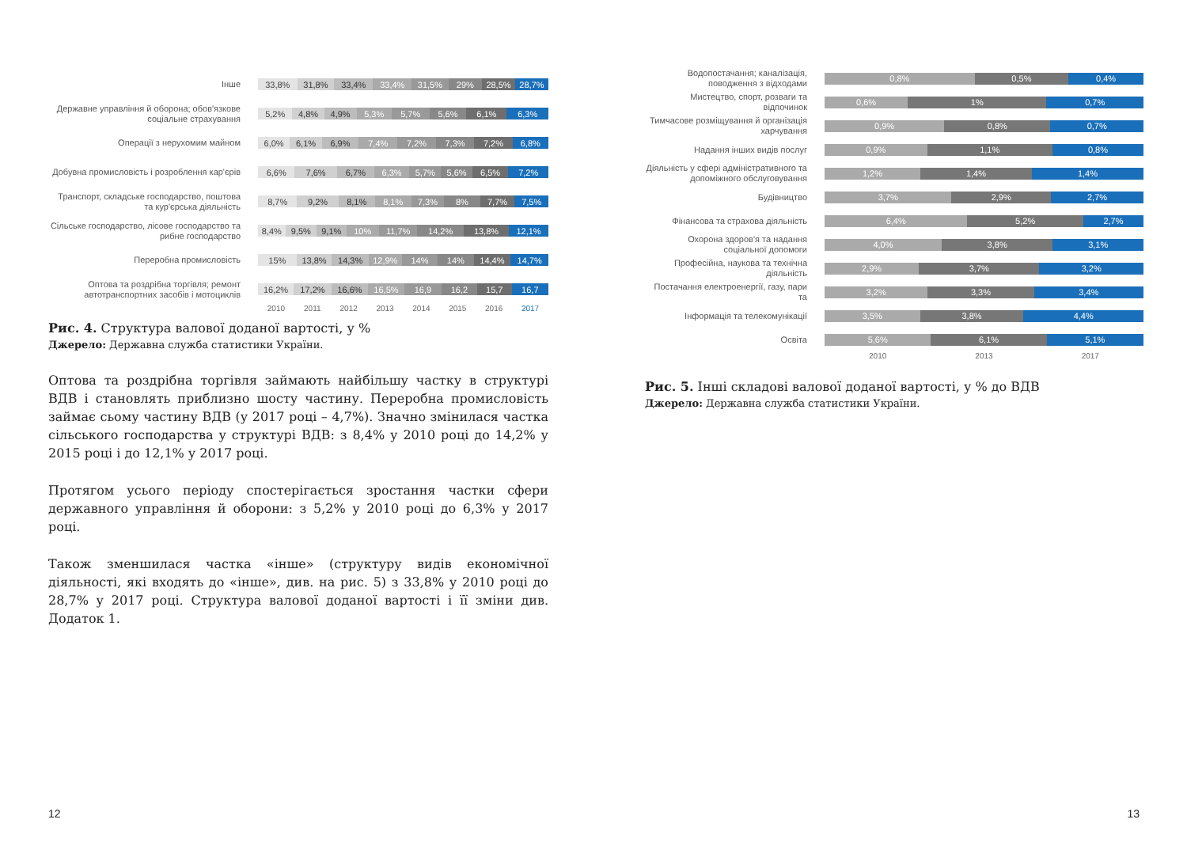Інше
33,8% 31,8% 33,4% 33,4% 31,5% 29% 28,5% 28,7%
Державне управління й оборона; обов'язкове соціальне страхування
5,2% 4,8% 4,9% 5,3% 5,7% 5,6% 6,1% 6,3%
Операції з нерухомим майном
6,0% 6,1% 6,9% 7,4% 7,2% 7,3% 7,2% 6,8%
Добувна промисловість і розроблення кар'єрів
6,6% 7,6% 6,7% 6,3% 5,7% 5,6% 6,5% 7,2%
Транспорт, складське господарство, поштова та кур'єрська діяльність
8,7% 9,2% 8,1% 8,1% 7,3% 8% 7,7% 7,5%
Сільське господарство, лісове господарство та рибне господарство
8,4% 9,5% 9,1% 10% 11,7% 14,2% 13,8% 12,1%
Переробна промисловість
15% 13,8% 14,3% 12,9% 14% 14% 14,4% 14,7%
Оптова та роздрібна торгівля; ремонт автотранспортних засобів і мотоциклів
16,2% 17,2% 16,6% 16,5% 16,9 16,2 15,7 16,7
2010 2011 2012 2013 2014 2015 2016 2017
Рис. 4. Структура валової доданої вартості, у %
Джерело: Державна служба статистики України.
Оптова та роздрібна торгівля займають найбільшу частку в структурі ВДВ і становлять приблизно шосту частину. Переробна промисловість займає сьому частину ВДВ (у 2017 році – 4,7%). Значно змінилася частка сільського господарства у структурі ВДВ: з 8,4% у 2010 році до 14,2% у 2015 році і до 12,1% у 2017 році.
Протягом усього періоду спостерігається зростання частки сфери державного управління й оборони: з 5,2% у 2010 році до 6,3% у 2017 році.
Також зменшилася частка «інше» (структуру видів економічної діяльності, які входять до «інше», див. на рис. 5) з 33,8% у 2010 році до 28,7% у 2017 році. Структура валової доданої вартості і її зміни див. Додаток 1.
Водопостачання; каналізація, поводження з відходами
0,8% 0,5% 0,4%
Мистецтво, спорт, розваги та відпочинок
0,6% 1% 0,7%
Тимчасове розміщування й організація харчування
0,9% 0,8% 0,7%
Надання інших видів послуг
0,9% 1,1% 0,8%
Діяльність у сфері адміністративного та допоміжного обслуговування
1,2% 1,4% 1,4%
Будівництво
3,7% 2,9% 2,7%
Фінансова та страхова діяльність
6,4% 5,2% 2,7%
Охорона здоров'я та надання соціальної допомоги
4,0% 3,8% 3,1%
Професійна, наукова та технічна діяльність
2,9% 3,7% 3,2%
Постачання електроенергії, газу, пари та
3,2% 3,3% 3,4%
Інформація та телекомунікації
3,5% 3,8% 4,4%
Освіта
5,6% 6,1% 5,1%
2010 2013 2017
Рис. 5. Інші складові валової доданої вартості, у % до ВДВ
Джерело: Державна служба статистики України.
12 13